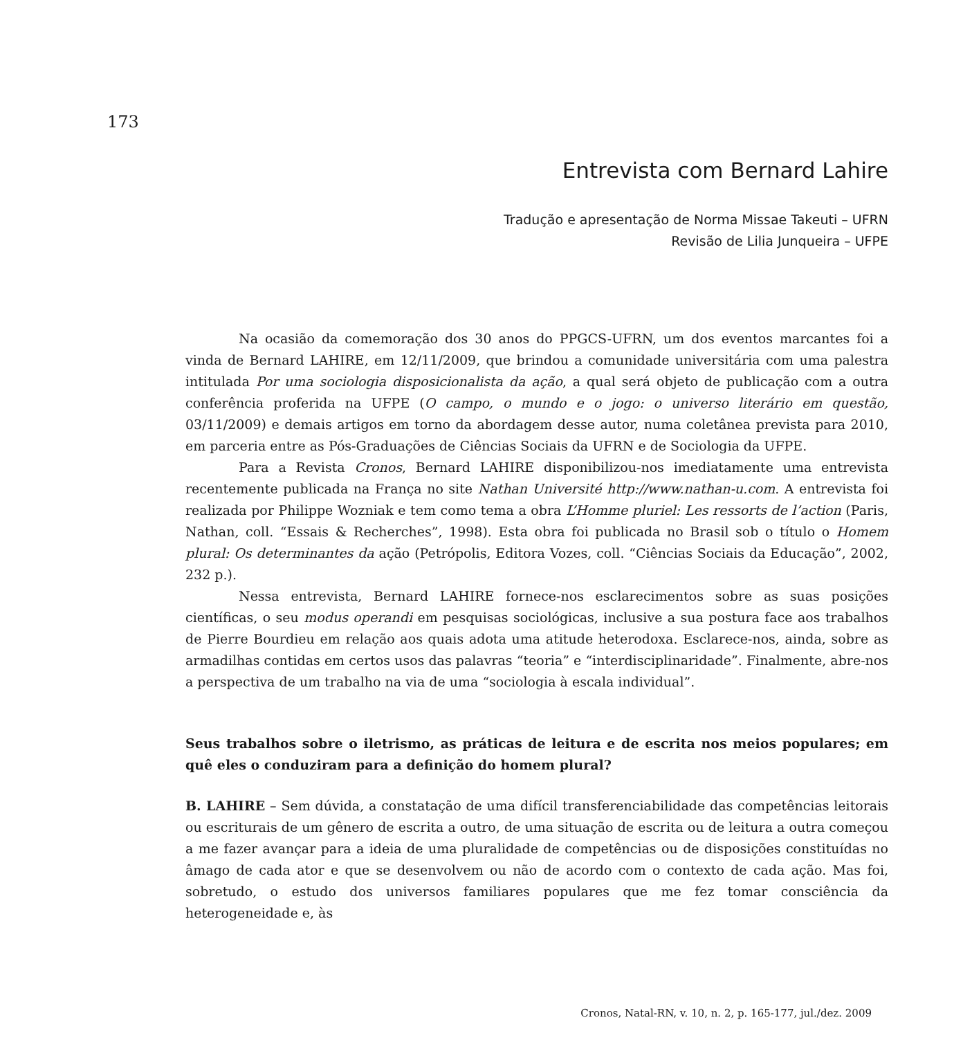173
Entrevista com Bernard Lahire
Tradução e apresentação de Norma Missae Takeuti – UFRN
Revisão de Lilia Junqueira – UFPE
Na ocasião da comemoração dos 30 anos do PPGCS-UFRN, um dos eventos marcantes foi a vinda de Bernard LAHIRE, em 12/11/2009, que brindou a comunidade universitária com uma palestra intitulada Por uma sociologia disposicionalista da ação, a qual será objeto de publicação com a outra conferência proferida na UFPE (O campo, o mundo e o jogo: o universo literário em questão, 03/11/2009) e demais artigos em torno da abordagem desse autor, numa coletânea prevista para 2010, em parceria entre as Pós-Graduações de Ciências Sociais da UFRN e de Sociologia da UFPE.
Para a Revista Cronos, Bernard LAHIRE disponibilizou-nos imediatamente uma entrevista recentemente publicada na França no site Nathan Université http://www.nathan-u.com. A entrevista foi realizada por Philippe Wozniak e tem como tema a obra L’Homme pluriel: Les ressorts de l’action (Paris, Nathan, coll. “Essais & Recherches”, 1998). Esta obra foi publicada no Brasil sob o título o Homem plural: Os determinantes da ação (Petrópolis, Editora Vozes, coll. “Ciências Sociais da Educação”, 2002, 232 p.).
Nessa entrevista, Bernard LAHIRE fornece-nos esclarecimentos sobre as suas posições científicas, o seu modus operandi em pesquisas sociológicas, inclusive a sua postura face aos trabalhos de Pierre Bourdieu em relação aos quais adota uma atitude heterodoxa. Esclarece-nos, ainda, sobre as armadilhas contidas em certos usos das palavras “teoria” e “interdisciplinaridade”. Finalmente, abre-nos a perspectiva de um trabalho na via de uma “sociologia à escala individual”.
Seus trabalhos sobre o iletrismo, as práticas de leitura e de escrita nos meios populares; em quê eles o conduziram para a definição do homem plural?
B. LAHIRE – Sem dúvida, a constatação de uma difícil transferenciabilidade das competências leitorais ou escriturais de um gênero de escrita a outro, de uma situação de escrita ou de leitura a outra começou a me fazer avançar para a ideia de uma pluralidade de competências ou de disposições constituídas no âmago de cada ator e que se desenvolvem ou não de acordo com o contexto de cada ação. Mas foi, sobretudo, o estudo dos universos familiares populares que me fez tomar consciência da heterogeneidade e, às
Cronos, Natal-RN, v. 10, n. 2, p. 165-177, jul./dez. 2009